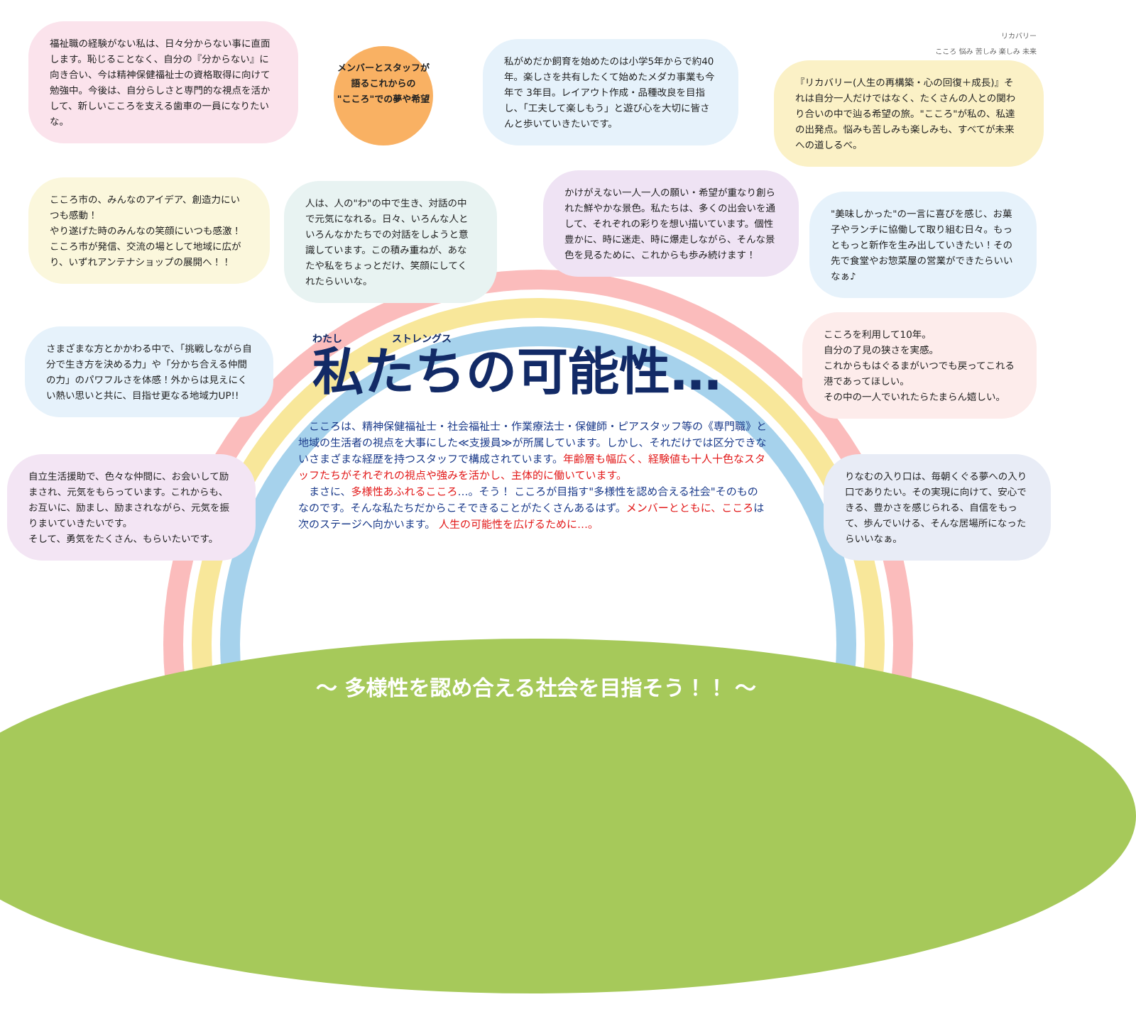福祉職の経験がない私は、日々分からない事に直面します。恥じることなく、自分の『分からない』に向き合い、今は精神保健福祉士の資格取得に向けて勉強中。今後は、自分らしさと専門的な視点を活かして、新しいこころを支える歯車の一員になりたいな。
メンバーとスタッフが
語るこれからの
"こころ"での夢や希望
私がめだか飼育を始めたのは小学5年からで約40年。楽しさを共有したくて始めたメダカ事業も今年で 3年目。レイアウト作成・品種改良を目指し、「工夫して楽しもう」と遊び心を大切に皆さんと歩いていきたいです。
リカバリー
こころ 悩み 苦しみ 楽しみ 未来
『リカバリー(人生の再構築・心の回復＋成長)』それは自分一人だけではなく、たくさんの人との関わり合いの中で辿る希望の旅。"こころ"が私の、私達の出発点。悩みも苦しみも楽しみも、すべてが未来への道しるべ。
こころ市の、みんなのアイデア、創造力にいつも感動！
やり遂げた時のみんなの笑顔にいつも感激！
こころ市が発信、交流の場として地域に広がり、いずれアンテナショップの展開へ！！
人は、人の"わ"の中で生き、対話の中で元気になれる。日々、いろんな人といろんなかたちでの対話をしようと意識しています。この積み重ねが、あなたや私をちょっとだけ、笑顔にしてくれたらいいな。
かけがえない一人一人の願い・希望が重なり創られた鮮やかな景色。私たちは、多くの出会いを通して、それぞれの彩りを想い描いています。個性豊かに、時に迷走、時に爆走しながら、そんな景色を見るために、これからも歩み続けます！
"美味しかった"の一言に喜びを感じ、お菓子やランチに協働して取り組む日々。もっともっと新作を生み出していきたい！その先で食堂やお惣菜屋の営業ができたらいいなぁ♪
さまざまな方とかかわる中で、「挑戦しながら自分で生き方を決める力」や「分かち合える仲間の力」のパワフルさを体感！外からは見えにくい熱い思いと共に、目指せ更なる地域力UP!!
わたし　　　　　ストレングス
私たちの可能性…
こころを利用して10年。
自分の了見の狭さを実感。
これからもはぐるまがいつでも戻ってこれる港であってほしい。
その中の一人でいれたらたまらん嬉しい。
　こころは、精神保健福祉士・社会福祉士・作業療法士・保健師・ピアスタッフ等の《専門職》と地域の生活者の視点を大事にした≪支援員≫が所属しています。しかし、それだけでは区分できないさまざまな経歴を持つスタッフで構成されています。年齢層も幅広く、経験値も十人十色なスタッフたちがそれぞれの視点や強みを活かし、主体的に働いています。
　まさに、多様性あふれるこころ…。そう！ こころが目指す"多様性を認め合える社会"そのものなのです。そんな私たちだからこそできることがたくさんあるはず。メンバーとともに、こころ は次のステージへ向かいます。 人生の可能性を広げるために…。
自立生活援助で、色々な仲間に、お会いして励まされ、元気をもらっています。これからも、お互いに、励まし、励まされながら、元気を振りまいていきたいです。
そして、勇気をたくさん、もらいたいです。
りなむの入り口は、毎朝くぐる夢への入り口でありたい。その実現に向けて、安心できる、豊かさを感じられる、自信をもって、歩んでいける、そんな居場所になったらいいなぁ。
～ 多様性を認め合える社会を目指そう！！ ～